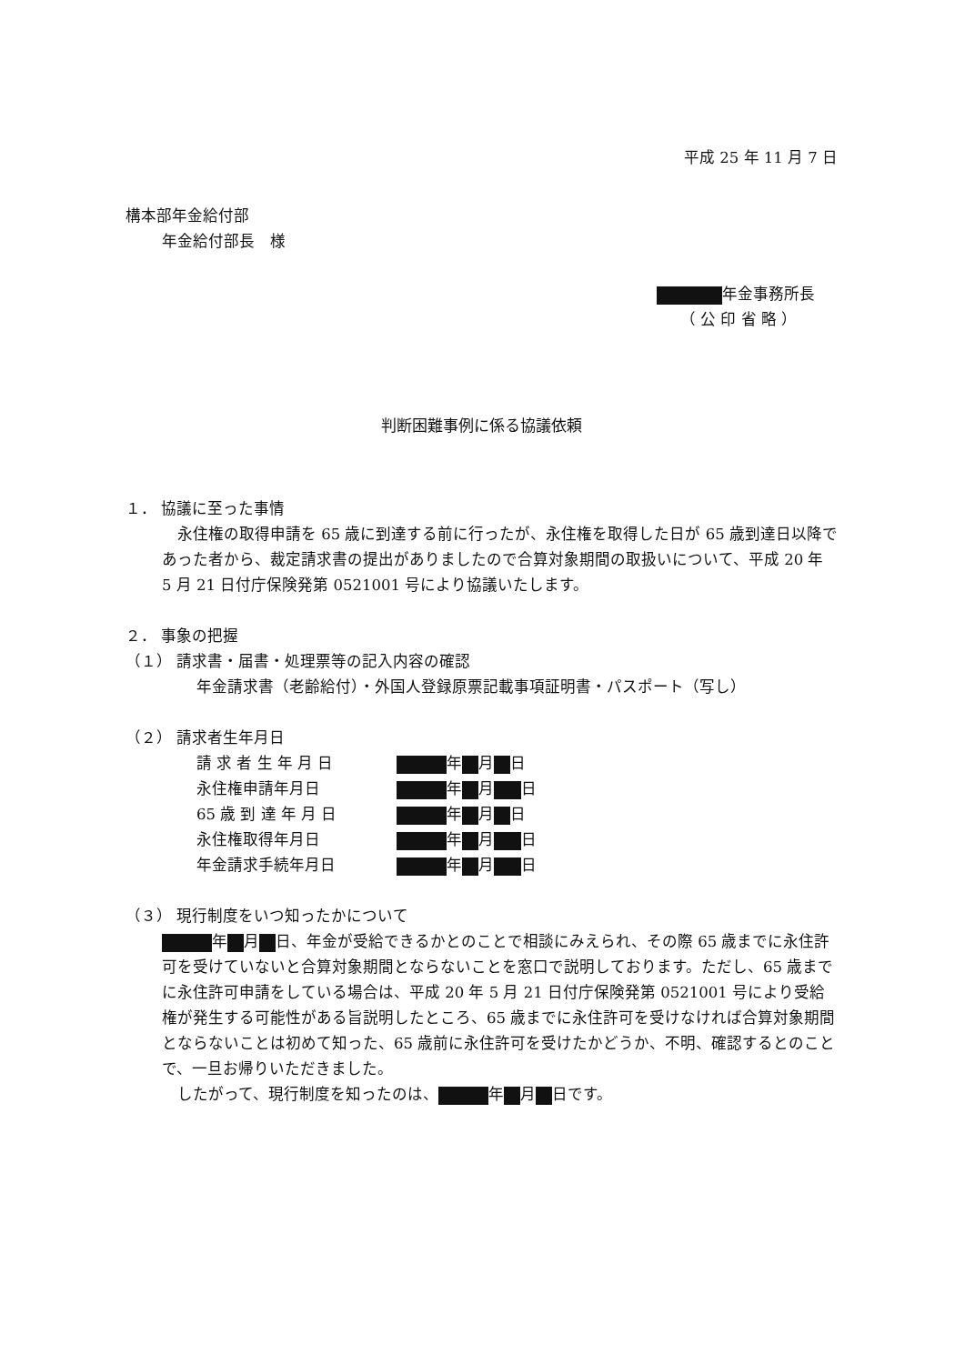平成 25 年 11 月 7 日
構本部年金給付部
年金給付部長　様
年金事務所長
（ 公 印 省 略 ）
判断困難事例に係る協議依頼
１． 協議に至った事情
　永住権の取得申請を 65 歳に到達する前に行ったが、永住権を取得した日が 65 歳到達日以降であった者から、裁定請求書の提出がありましたので合算対象期間の取扱いについて、平成 20 年 5 月 21 日付庁保険発第 0521001 号により協議いたします。
２． 事象の把握
（１） 請求書・届書・処理票等の記入内容の確認
年金請求書（老齢給付）・外国人登録原票記載事項証明書・パスポート（写し）
（２） 請求者生年月日
| 請 求 者 生 年 月 日 | 年 月 日 |
| 永住権申請年月日 | 年 月 日 |
| 65 歳 到 達 年 月 日 | 年 月 日 |
| 永住権取得年月日 | 年 月 日 |
| 年金請求手続年月日 | 年 月 日 |
（３） 現行制度をいつ知ったかについて
年 月 日、年金が受給できるかとのことで相談にみえられ、その際 65 歳までに永住許可を受けていないと合算対象期間とならないことを窓口で説明しております。ただし、65 歳までに永住許可申請をしている場合は、平成 20 年 5 月 21 日付庁保険発第 0521001 号により受給権が発生する可能性がある旨説明したところ、65 歳までに永住許可を受けなければ合算対象期間とならないことは初めて知った、65 歳前に永住許可を受けたかどうか、不明、確認するとのことで、一旦お帰りいただきました。
　したがって、現行制度を知ったのは、 年 月 日です。